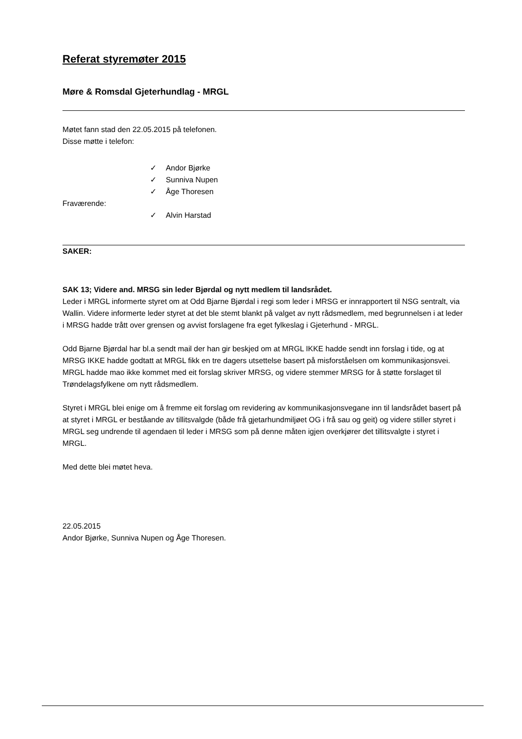Referat styremøter 2015
Møre & Romsdal Gjeterhundlag - MRGL
Møtet fann stad den 22.05.2015 på telefonen.
Disse møtte i telefon:
✓ Andor Bjørke
✓ Sunniva Nupen
✓ Åge Thoresen
Fraværende:
✓ Alvin Harstad
SAKER:
SAK 13; Videre and. MRSG sin leder Bjørdal og nytt medlem til landsrådet.
Leder i MRGL informerte styret om at Odd Bjarne Bjørdal i regi som leder i MRSG er innrapportert til NSG sentralt, via Wallin. Videre informerte leder styret at det ble stemt blankt på valget av nytt rådsmedlem, med begrunnelsen i at leder i MRSG hadde trått over grensen og avvist forslagene fra eget fylkeslag i Gjeterhund - MRGL.
Odd Bjarne Bjørdal har bl.a sendt mail der han gir beskjed om at MRGL IKKE hadde sendt inn forslag i tide, og at MRSG IKKE hadde godtatt at MRGL fikk en tre dagers utsettelse basert på misforståelsen om kommunikasjonsvei. MRGL hadde mao ikke kommet med eit forslag skriver MRSG, og videre stemmer MRSG for å støtte forslaget til Trøndelagsfylkene om nytt rådsmedlem.
Styret i MRGL blei enige om å fremme eit forslag om revidering av kommunikasjonsvegane inn til landsrådet basert på at styret i MRGL er beståande av tillitsvalgde (både frå gjetarhundmiljøet OG i frå sau og geit) og videre stiller styret i MRGL seg undrende til agendaen til leder i MRSG som på denne måten igjen overkjører det tillitsvalgte i styret i MRGL.
Med dette blei møtet heva.
22.05.2015
Andor Bjørke, Sunniva Nupen og Åge Thoresen.